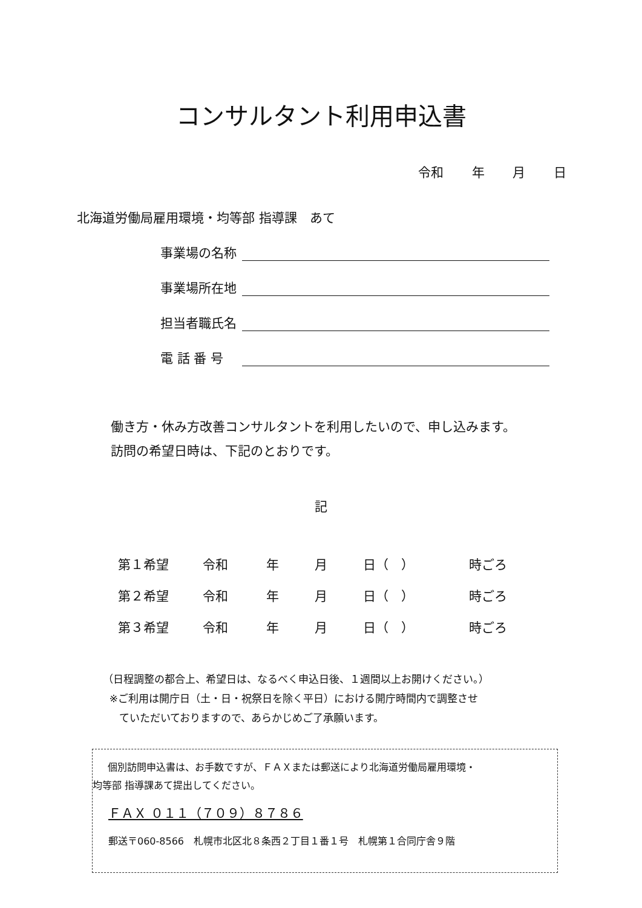コンサルタント利用申込書
令和 年 月 日
北海道労働局雇用環境・均等部 指導課　あて
事業場の名称
事業場所在地
担当者職氏名
電 話 番 号
働き方・休み方改善コンサルタントを利用したいので、申し込みます。
訪問の希望日時は、下記のとおりです。
記
| 第１希望 | 令和 | 年 | 月 | 日（ ） | 時ごろ |
| 第２希望 | 令和 | 年 | 月 | 日（ ） | 時ごろ |
| 第３希望 | 令和 | 年 | 月 | 日（ ） | 時ごろ |
（日程調整の都合上、希望日は、なるべく申込日後、１週間以上お開けください。）
※ご利用は開庁日（土・日・祝祭日を除く平日）における開庁時間内で調整させ
ていただいておりますので、あらかじめご了承願います。
個別訪問申込書は、お手数ですが、ＦＡＸまたは郵送により北海道労働局雇用環境・
均等部 指導課あて提出してください。
ＦＡＸ ０１１（７０９）８７８６
郵送〒060-8566　札幌市北区北８条西２丁目１番１号　札幌第１合同庁舎９階